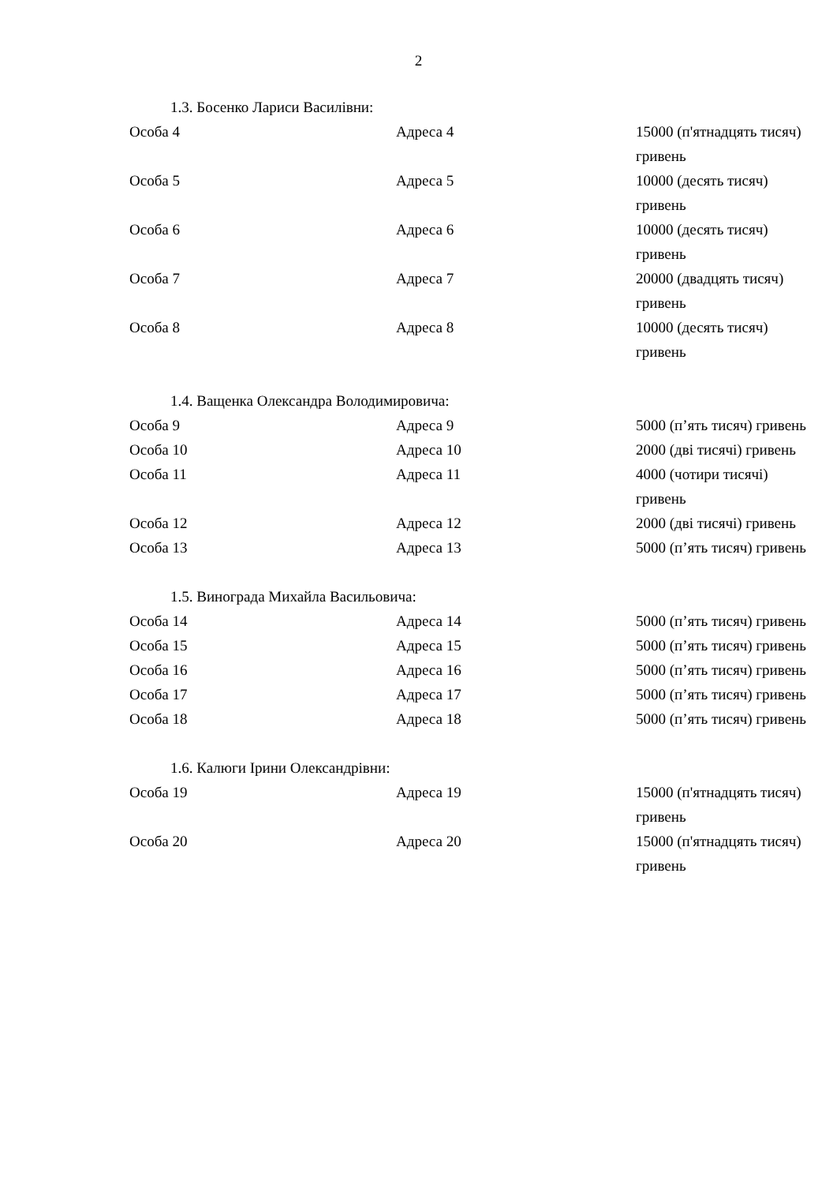2
1.3. Босенко Лариси Василівни:
| Особа 4 | Адреса 4 | 15000 (п'ятнадцять тисяч) гривень |
| Особа 5 | Адреса 5 | 10000 (десять тисяч) гривень |
| Особа 6 | Адреса 6 | 10000 (десять тисяч) гривень |
| Особа 7 | Адреса 7 | 20000 (двадцять тисяч) гривень |
| Особа 8 | Адреса 8 | 10000 (десять тисяч) гривень |
1.4. Ващенка Олександра Володимировича:
| Особа 9 | Адреса 9 | 5000 (п’ять тисяч) гривень |
| Особа 10 | Адреса 10 | 2000 (дві тисячі) гривень |
| Особа 11 | Адреса 11 | 4000 (чотири тисячі) гривень |
| Особа 12 | Адреса 12 | 2000 (дві тисячі) гривень |
| Особа 13 | Адреса 13 | 5000 (п’ять тисяч) гривень |
1.5. Винограда Михайла Васильовича:
| Особа 14 | Адреса 14 | 5000 (п’ять тисяч) гривень |
| Особа 15 | Адреса 15 | 5000 (п’ять тисяч) гривень |
| Особа 16 | Адреса 16 | 5000 (п’ять тисяч) гривень |
| Особа 17 | Адреса 17 | 5000 (п’ять тисяч) гривень |
| Особа 18 | Адреса 18 | 5000 (п’ять тисяч) гривень |
1.6. Калюги Ірини Олександрівни:
| Особа 19 | Адреса 19 | 15000 (п'ятнадцять тисяч) гривень |
| Особа 20 | Адреса 20 | 15000 (п'ятнадцять тисяч) гривень |